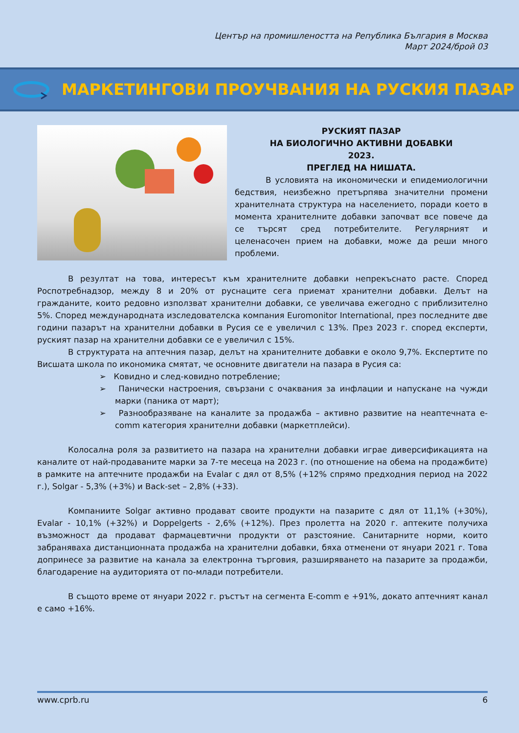Център на промишлеността на Република България в Москва
Март 2024/брой 03
МАРКЕТИНГОВИ ПРОУЧВАНИЯ НА РУСКИЯ ПАЗАР
РУСКИЯТ ПАЗАР
НА БИОЛОГИЧНО АКТИВНИ ДОБАВКИ
2023.
ПРЕГЛЕД НА НИШАТА.
В условията на икономически и епидемиологични бедствия, неизбежно претърпява значителни промени хранителната структура на населението, поради което в момента хранителните добавки започват все повече да се търсят сред потребителите. Регулярният и целенасочен прием на добавки, може да реши много проблеми.
В резултат на това, интересът към хранителните добавки непрекъснато расте. Според Роспотребнадзор, между 8 и 20% от руснаците сега приемат хранителни добавки. Делът на гражданите, които редовно използват хранителни добавки, се увеличава ежегодно с приблизително 5%. Според международната изследователска компания Euromonitor International, през последните две години пазарът на хранителни добавки в Русия се е увеличил с 13%. През 2023 г. според експерти, руският пазар на хранителни добавки се е увеличил с 15%.
В структурата на аптечния пазар, делът на хранителните добавки е около 9,7%. Експертите по Висшата школа по икономика смятат, че основните двигатели на пазара в Русия са:
➢ Ковидно и след-ковидно потребление;
➢ Панически настроения, свързани с очаквания за инфлации и напускане на чужди марки (паника от март);
➢ Разнообразяване на каналите за продажба – активно развитие на неаптечната e-comm категория хранителни добавки (маркетплейси).
Колосална роля за развитието на пазара на хранителни добавки играе диверсификацията на каналите от най-продаваните марки за 7-те месеца на 2023 г. (по отношение на обема на продажбите) в рамките на аптечните продажби на Evalar с дял от 8,5% (+12% спрямо предходния период на 2022 г.), Solgar - 5,3% (+3%) и Back-set – 2,8% (+33).
Компаниите Solgar активно продават своите продукти на пазарите с дял от 11,1% (+30%), Evalar - 10,1% (+32%) и Doppelgerts - 2,6% (+12%). През пролетта на 2020 г. аптеките получиха възможност да продават фармацевтични продукти от разстояние. Санитарните норми, които забраняваха дистанционната продажба на хранителни добавки, бяха отменени от януари 2021 г. Това допринесе за развитие на канала за електронна търговия, разширяването на пазарите за продажби, благодарение на аудиторията от по-млади потребители.
В същото време от януари 2022 г. ръстът на сегмента E-comm е +91%, докато аптечният канал е само +16%.
www.cprb.ru 6